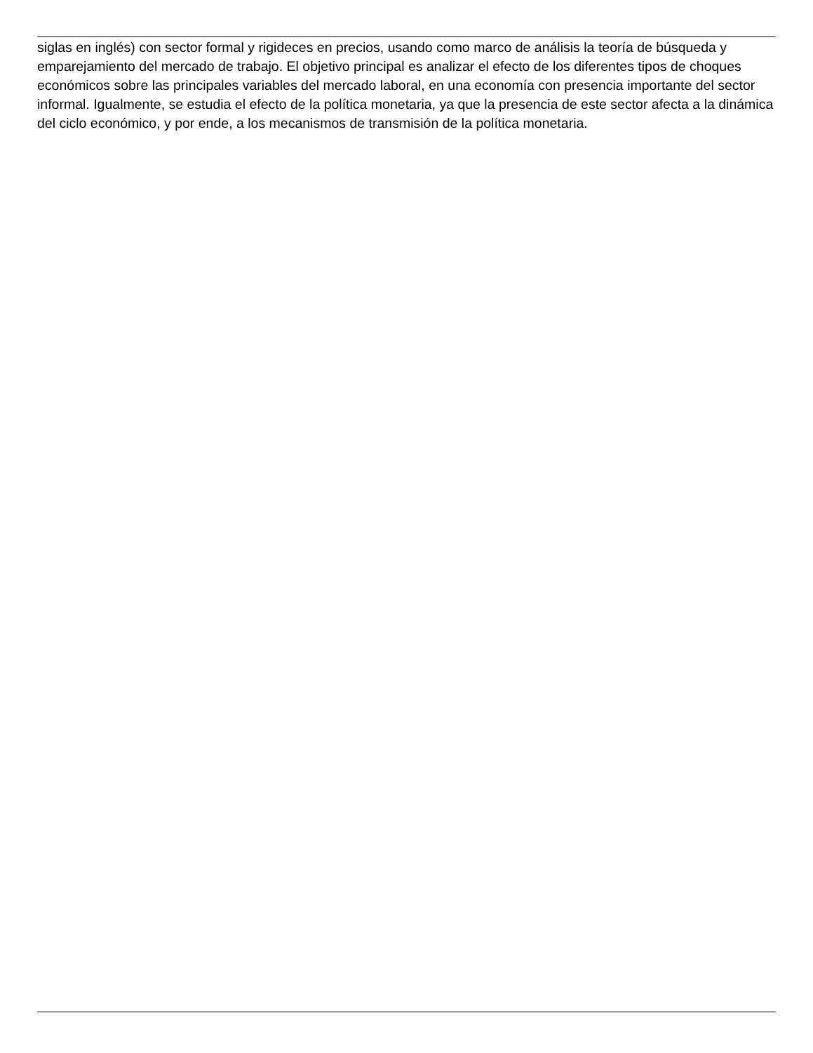siglas en inglés) con sector formal y rigideces en precios, usando como marco de análisis la teoría de búsqueda y emparejamiento del mercado de trabajo. El objetivo principal es analizar el efecto de los diferentes tipos de choques económicos sobre las principales variables del mercado laboral, en una economía con presencia importante del sector informal. Igualmente, se estudia el efecto de la política monetaria, ya que la presencia de este sector afecta a la dinámica del ciclo económico, y por ende, a los mecanismos de transmisión de la política monetaria.